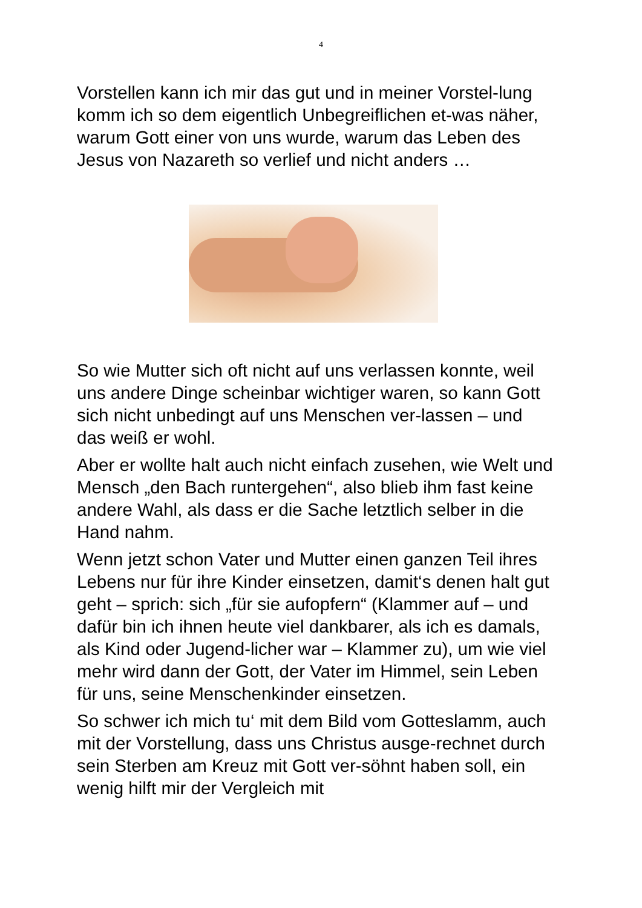4
Vorstellen kann ich mir das gut und in meiner Vorstel-lung komm ich so dem eigentlich Unbegreiflichen et-was näher, warum Gott einer von uns wurde, warum das Leben des Jesus von Nazareth so verlief und nicht anders …
So wie Mutter sich oft nicht auf uns verlassen konnte, weil uns andere Dinge scheinbar wichtiger waren, so kann Gott sich nicht unbedingt auf uns Menschen ver-lassen – und das weiß er wohl.
Aber er wollte halt auch nicht einfach zusehen, wie Welt und Mensch „den Bach runtergehen“, also blieb ihm fast keine andere Wahl, als dass er die Sache letztlich selber in die Hand nahm.
Wenn jetzt schon Vater und Mutter einen ganzen Teil ihres Lebens nur für ihre Kinder einsetzen, damit‘s denen halt gut geht – sprich: sich „für sie aufopfern“ (Klammer auf – und dafür bin ich ihnen heute viel dankbarer, als ich es damals, als Kind oder Jugend-licher war – Klammer zu), um wie viel mehr wird dann der Gott, der Vater im Himmel, sein Leben für uns, seine Menschenkinder einsetzen.
So schwer ich mich tu‘ mit dem Bild vom Gotteslamm, auch mit der Vorstellung, dass uns Christus ausge-rechnet durch sein Sterben am Kreuz mit Gott ver-söhnt haben soll, ein wenig hilft mir der Vergleich mit